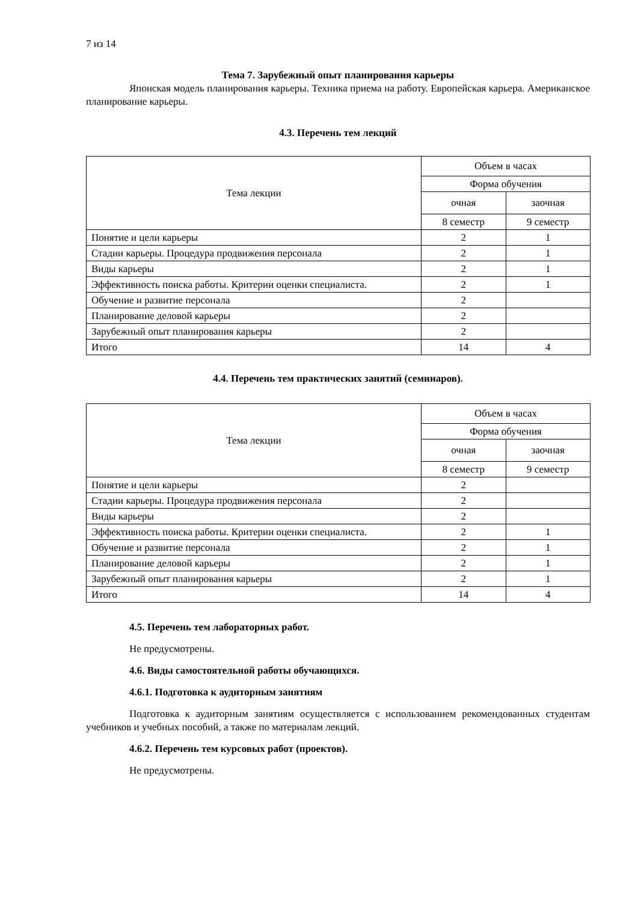7 из 14
Тема 7. Зарубежный опыт планирования карьеры
Японская модель планирования карьеры. Техника приема на работу. Европейская карьера. Американское планирование карьеры.
4.3. Перечень тем лекций
| Тема лекции | Объем в часах | |
| | Форма обучения | |
| | очная | заочная |
| | 8 семестр | 9 семестр |
| Понятие и цели карьеры | 2 | 1 |
| Стадии карьеры. Процедура продвижения персонала | 2 | 1 |
| Виды карьеры | 2 | 1 |
| Эффективность поиска работы. Критерии оценки специалиста. | 2 | 1 |
| Обучение и развитие персонала | 2 | |
| Планирование деловой карьеры | 2 | |
| Зарубежный опыт планирования карьеры | 2 | |
| Итого | 14 | 4 |
4.4. Перечень тем практических занятий (семинаров).
| Тема лекции | Объем в часах | |
| | Форма обучения | |
| | очная | заочная |
| | 8 семестр | 9 семестр |
| Понятие и цели карьеры | 2 | |
| Стадии карьеры. Процедура продвижения персонала | 2 | |
| Виды карьеры | 2 | |
| Эффективность поиска работы. Критерии оценки специалиста. | 2 | 1 |
| Обучение и развитие персонала | 2 | 1 |
| Планирование деловой карьеры | 2 | 1 |
| Зарубежный опыт планирования карьеры | 2 | 1 |
| Итого | 14 | 4 |
4.5. Перечень тем лабораторных работ.
Не предусмотрены.
4.6. Виды самостоятельной работы обучающихся.
4.6.1. Подготовка к аудиторным занятиям
Подготовка к аудиторным занятиям осуществляется с использованием рекомендованных студентам учебников и учебных пособий, а также по материалам лекций.
4.6.2. Перечень тем курсовых работ (проектов).
Не предусмотрены.